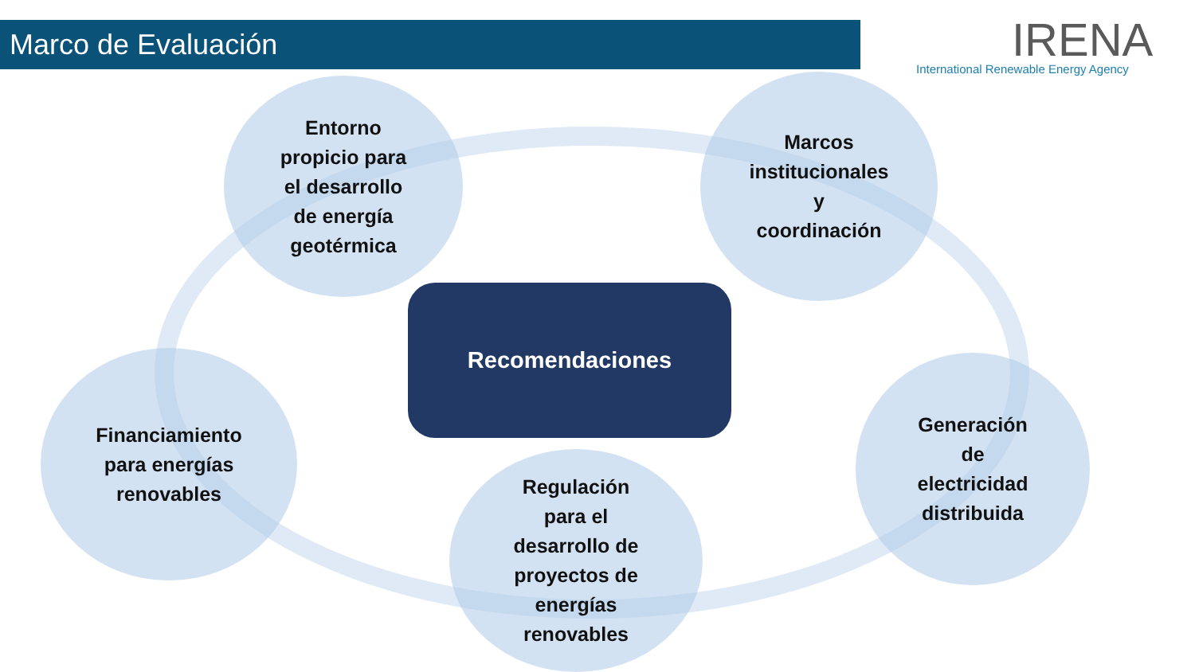Marco de Evaluación
IRENA
International Renewable Energy Agency
Entorno
propicio para
el desarrollo
de energía
geotérmica
Marcos
institucionales
y
coordinación
Financiamiento
para energías
renovables
Generación
de
electricidad
distribuida
Regulación
para el
desarrollo de
proyectos de
energías
renovables
Recomendaciones